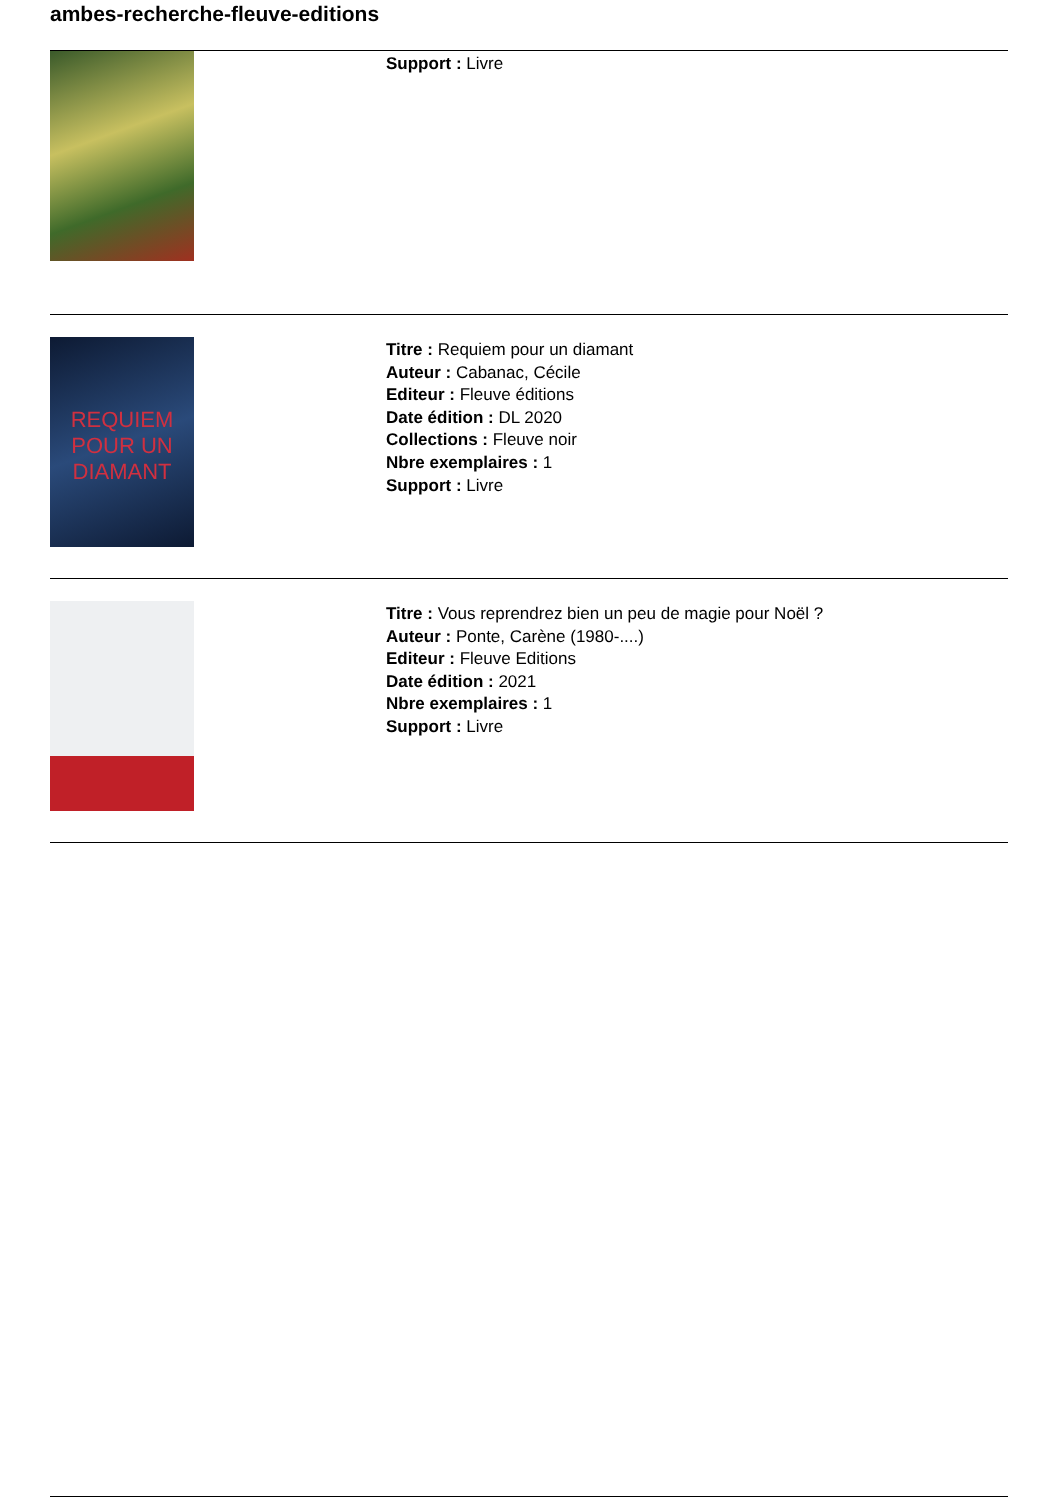ambes-recherche-fleuve-editions
Support : Livre
REQUIEM POUR UN DIAMANT
Titre : Requiem pour un diamant
Auteur : Cabanac, Cécile
Editeur : Fleuve éditions
Date édition : DL 2020
Collections : Fleuve noir
Nbre exemplaires : 1
Support : Livre
Titre : Vous reprendrez bien un peu de magie pour Noël ?
Auteur : Ponte, Carène (1980-....)
Editeur : Fleuve Editions
Date édition : 2021
Nbre exemplaires : 1
Support : Livre